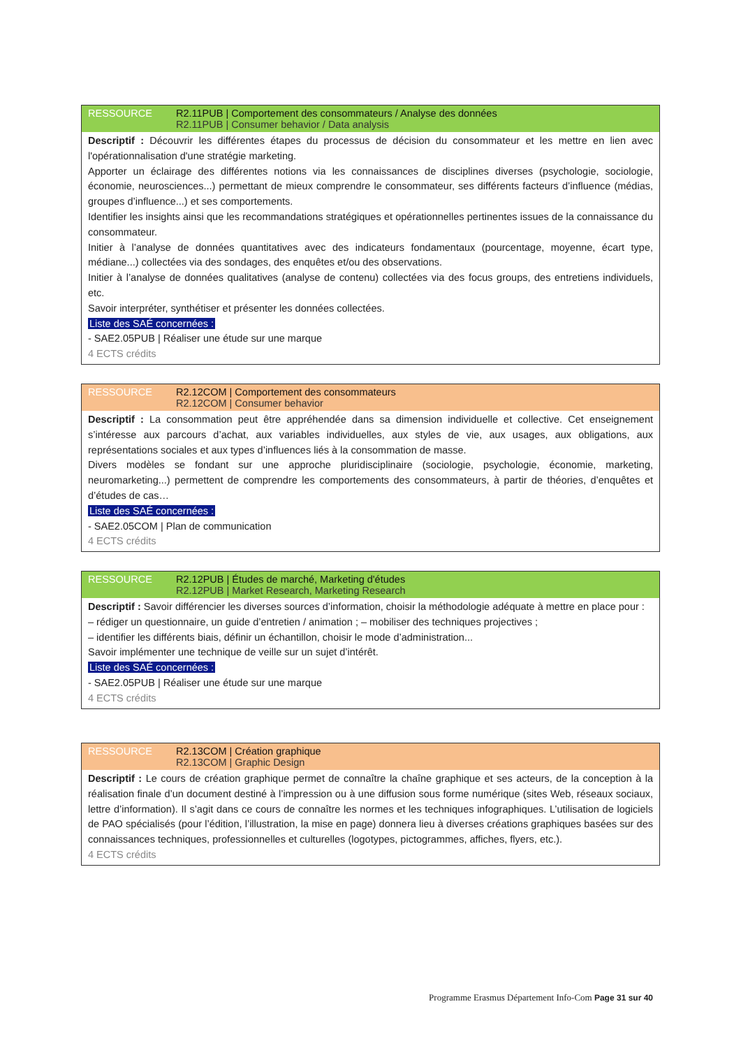RESSOURCE R2.11PUB | Comportement des consommateurs / Analyse des données
R2.11PUB | Consumer behavior / Data analysis
Descriptif : Découvrir les différentes étapes du processus de décision du consommateur et les mettre en lien avec l'opérationnalisation d'une stratégie marketing.
Apporter un éclairage des différentes notions via les connaissances de disciplines diverses (psychologie, sociologie, économie, neurosciences...) permettant de mieux comprendre le consommateur, ses différents facteurs d’influence (médias, groupes d’influence...) et ses comportements.
Identifier les insights ainsi que les recommandations stratégiques et opérationnelles pertinentes issues de la connaissance du consommateur.
Initier à l’analyse de données quantitatives avec des indicateurs fondamentaux (pourcentage, moyenne, écart type, médiane...) collectées via des sondages, des enquêtes et/ou des observations.
Initier à l’analyse de données qualitatives (analyse de contenu) collectées via des focus groups, des entretiens individuels, etc.
Savoir interpréter, synthétiser et présenter les données collectées.
Liste des SAÉ concernées :
- SAE2.05PUB | Réaliser une étude sur une marque
4 ECTS crédits
RESSOURCE R2.12COM | Comportement des consommateurs
R2.12COM | Consumer behavior
Descriptif : La consommation peut être appréhendée dans sa dimension individuelle et collective. Cet enseignement s’intéresse aux parcours d’achat, aux variables individuelles, aux styles de vie, aux usages, aux obligations, aux représentations sociales et aux types d’influences liés à la consommation de masse.
Divers modèles se fondant sur une approche pluridisciplinaire (sociologie, psychologie, économie, marketing, neuromarketing...) permettent de comprendre les comportements des consommateurs, à partir de théories, d’enquêtes et d’études de cas…
Liste des SAÉ concernées :
- SAE2.05COM | Plan de communication
4 ECTS crédits
RESSOURCE R2.12PUB | Études de marché, Marketing d'études
R2.12PUB | Market Research, Marketing Research
Descriptif : Savoir différencier les diverses sources d’information, choisir la méthodologie adéquate à mettre en place pour :
– rédiger un questionnaire, un guide d’entretien / animation ; – mobiliser des techniques projectives ;
– identifier les différents biais, définir un échantillon, choisir le mode d’administration...
Savoir implémenter une technique de veille sur un sujet d’intérêt.
Liste des SAÉ concernées :
- SAE2.05PUB | Réaliser une étude sur une marque
4 ECTS crédits
RESSOURCE R2.13COM | Création graphique
R2.13COM | Graphic Design
Descriptif : Le cours de création graphique permet de connaître la chaîne graphique et ses acteurs, de la conception à la réalisation finale d’un document destiné à l’impression ou à une diffusion sous forme numérique (sites Web, réseaux sociaux, lettre d’information). Il s’agit dans ce cours de connaître les normes et les techniques infographiques. L’utilisation de logiciels de PAO spécialisés (pour l’édition, l’illustration, la mise en page) donnera lieu à diverses créations graphiques basées sur des connaissances techniques, professionnelles et culturelles (logotypes, pictogrammes, affiches, flyers, etc.).
4 ECTS crédits
Programme Erasmus Département Info-Com Page 31 sur 40